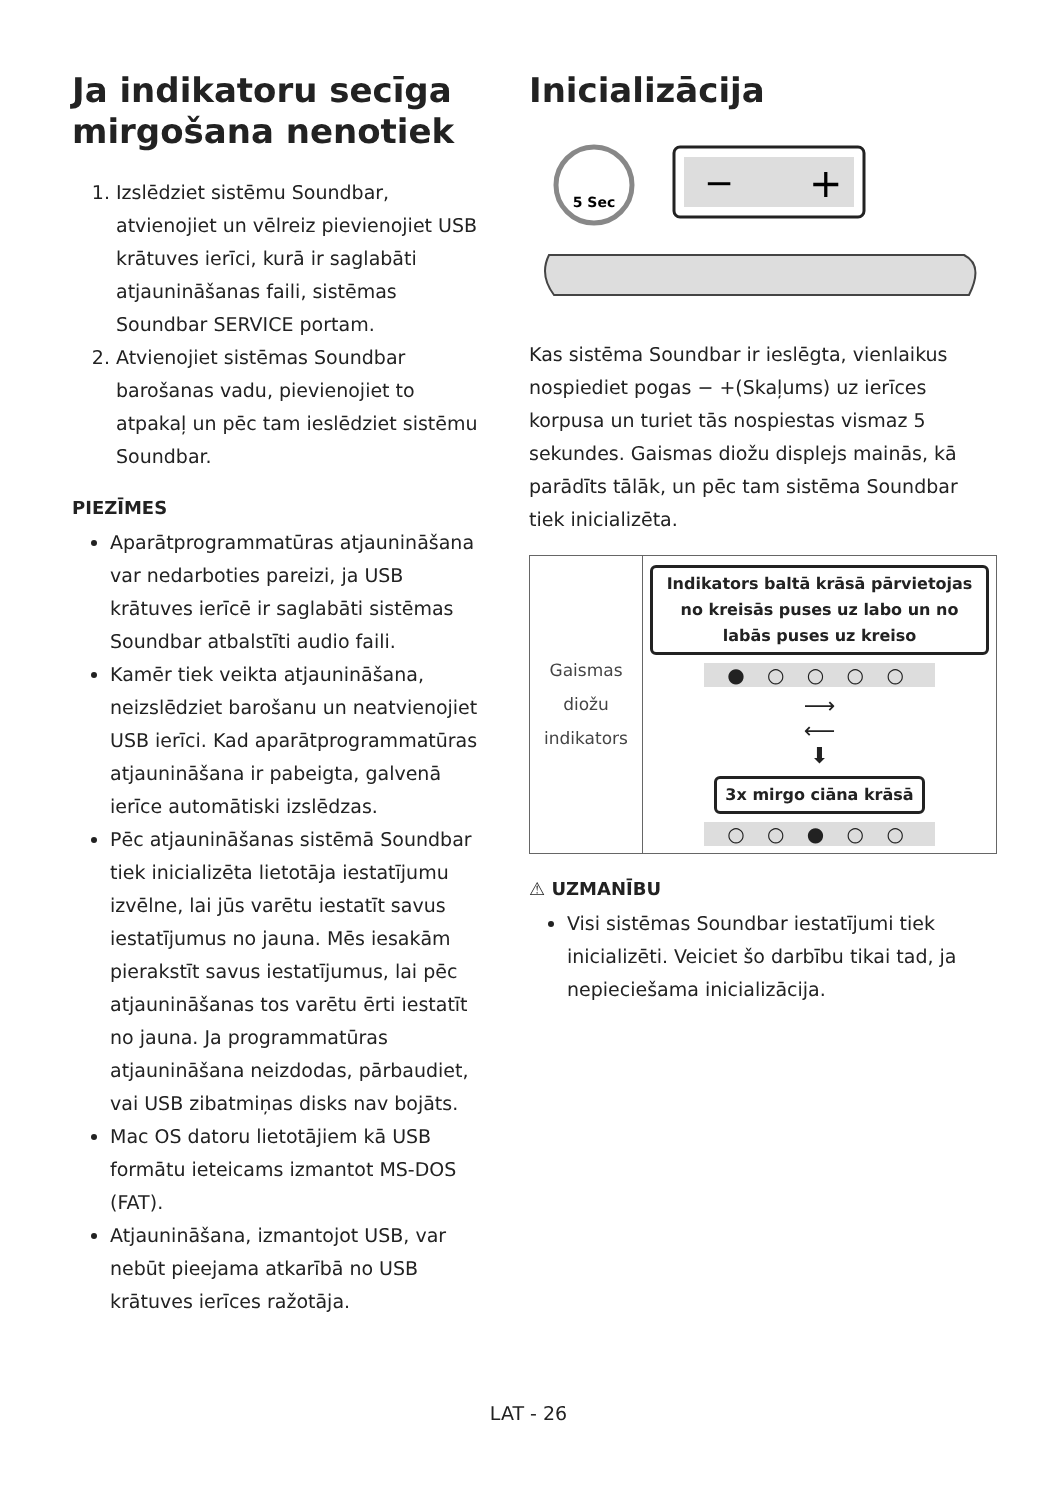Ja indikatoru secīga mirgošana nenotiek
1. Izslēdziet sistēmu Soundbar, atvienojiet un vēlreiz pievienojiet USB krātuves ierīci, kurā ir saglabāti atjauninā­šanas faili, sistēmas Soundbar SERVICE portam.
2. Atvienojiet sistēmas Soundbar barošanas vadu, pievienojiet to atpakaļ un pēc tam ieslēdziet sistēmu Soundbar.
PIEZĪMES
Aparātprogrammatūras atjaunināšana var nedarboties pareizi, ja USB krātuves ierīcē ir saglabāti sistēmas Soundbar atbalstīti audio faili.
Kamēr tiek veikta atjaunināšana, neizslēdziet barošanu un neatvienojiet USB ierīci. Kad aparātprogrammatūras atjaunināšana ir pabeigta, galvenā ierīce automātiski izslēdzas.
Pēc atjaunināšanas sistēmā Soundbar tiek inicializēta lietotāja iestatījumu izvēlne, lai jūs varētu iestatīt savus iestatījumus no jauna. Mēs iesakām pierakstīt savus iestatījumus, lai pēc atjaunināšanas tos varētu ērti iestatīt no jauna. Ja programmatūras atjaunināšana neizdodas, pārbaudiet, vai USB zibatmiņas disks nav bojāts.
Mac OS datoru lietotājiem kā USB formātu ieteicams izmantot MS-DOS (FAT).
Atjaunināšana, izmantojot USB, var nebūt pieejama atkarībā no USB krātuves ierīces ražotāja.
Inicializācija
5 Sec
−
+
Kas sistēma Soundbar ir ieslēgta, vienlaikus nospiediet pogas − +(Skaļums) uz ierīces korpusa un turiet tās nospiestas vismaz 5 sekundes. Gaismas diožu displejs mainās, kā parādīts tālāk, un pēc tam sistēma Soundbar tiek inicializēta.
| Gaismas diožu indikators | Indikators baltā krāsā pārvietojas no kreisās puses uz labo un no labās puses uz kreiso ● ○ ○ ○ ○ ⟶ ⟵ ⬇ 3x mirgo ciāna krāsā ○ ○ ● ○ ○ |
⚠ UZMANĪBU
Visi sistēmas Soundbar iestatījumi tiek inicializēti. Veiciet šo darbību tikai tad, ja nepieciešama inicializācija.
LAT - 26